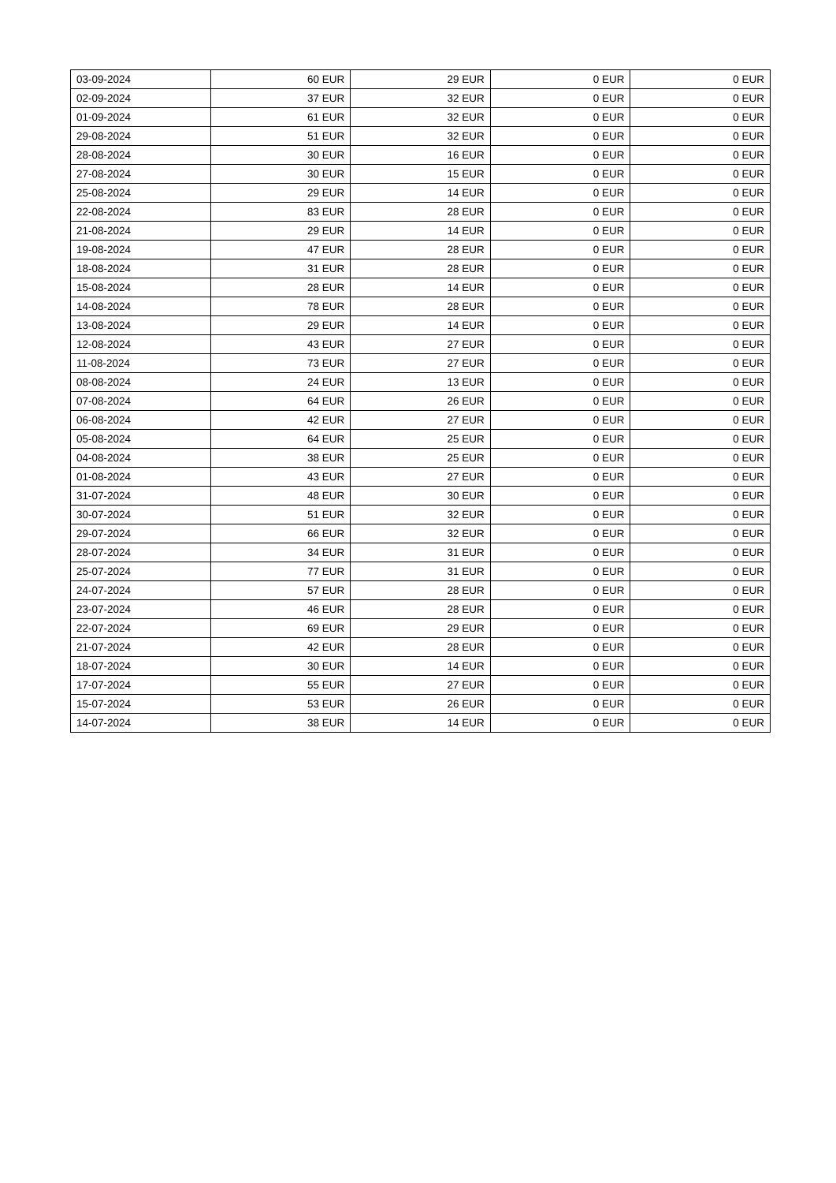| 03-09-2024 | 60 EUR | 29 EUR | 0 EUR | 0 EUR |
| 02-09-2024 | 37 EUR | 32 EUR | 0 EUR | 0 EUR |
| 01-09-2024 | 61 EUR | 32 EUR | 0 EUR | 0 EUR |
| 29-08-2024 | 51 EUR | 32 EUR | 0 EUR | 0 EUR |
| 28-08-2024 | 30 EUR | 16 EUR | 0 EUR | 0 EUR |
| 27-08-2024 | 30 EUR | 15 EUR | 0 EUR | 0 EUR |
| 25-08-2024 | 29 EUR | 14 EUR | 0 EUR | 0 EUR |
| 22-08-2024 | 83 EUR | 28 EUR | 0 EUR | 0 EUR |
| 21-08-2024 | 29 EUR | 14 EUR | 0 EUR | 0 EUR |
| 19-08-2024 | 47 EUR | 28 EUR | 0 EUR | 0 EUR |
| 18-08-2024 | 31 EUR | 28 EUR | 0 EUR | 0 EUR |
| 15-08-2024 | 28 EUR | 14 EUR | 0 EUR | 0 EUR |
| 14-08-2024 | 78 EUR | 28 EUR | 0 EUR | 0 EUR |
| 13-08-2024 | 29 EUR | 14 EUR | 0 EUR | 0 EUR |
| 12-08-2024 | 43 EUR | 27 EUR | 0 EUR | 0 EUR |
| 11-08-2024 | 73 EUR | 27 EUR | 0 EUR | 0 EUR |
| 08-08-2024 | 24 EUR | 13 EUR | 0 EUR | 0 EUR |
| 07-08-2024 | 64 EUR | 26 EUR | 0 EUR | 0 EUR |
| 06-08-2024 | 42 EUR | 27 EUR | 0 EUR | 0 EUR |
| 05-08-2024 | 64 EUR | 25 EUR | 0 EUR | 0 EUR |
| 04-08-2024 | 38 EUR | 25 EUR | 0 EUR | 0 EUR |
| 01-08-2024 | 43 EUR | 27 EUR | 0 EUR | 0 EUR |
| 31-07-2024 | 48 EUR | 30 EUR | 0 EUR | 0 EUR |
| 30-07-2024 | 51 EUR | 32 EUR | 0 EUR | 0 EUR |
| 29-07-2024 | 66 EUR | 32 EUR | 0 EUR | 0 EUR |
| 28-07-2024 | 34 EUR | 31 EUR | 0 EUR | 0 EUR |
| 25-07-2024 | 77 EUR | 31 EUR | 0 EUR | 0 EUR |
| 24-07-2024 | 57 EUR | 28 EUR | 0 EUR | 0 EUR |
| 23-07-2024 | 46 EUR | 28 EUR | 0 EUR | 0 EUR |
| 22-07-2024 | 69 EUR | 29 EUR | 0 EUR | 0 EUR |
| 21-07-2024 | 42 EUR | 28 EUR | 0 EUR | 0 EUR |
| 18-07-2024 | 30 EUR | 14 EUR | 0 EUR | 0 EUR |
| 17-07-2024 | 55 EUR | 27 EUR | 0 EUR | 0 EUR |
| 15-07-2024 | 53 EUR | 26 EUR | 0 EUR | 0 EUR |
| 14-07-2024 | 38 EUR | 14 EUR | 0 EUR | 0 EUR |